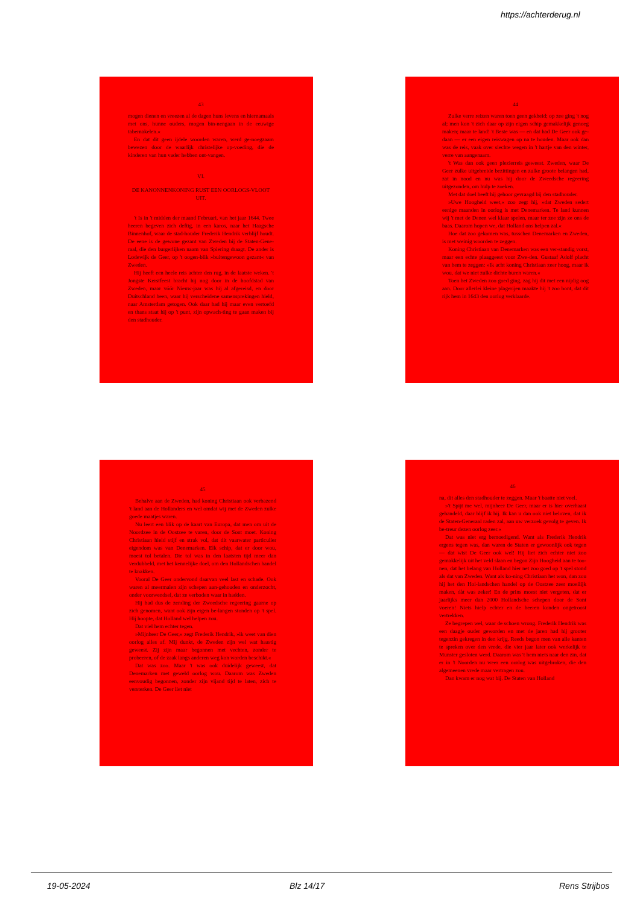https://achterderug.nl
43
mogen dienen en vreezen al de dagen huns levens en hiernamaals met ons, hunne ouders, mogen bin-nengaan in de eeuwige tabernakelen.«
En dat dit geen ijdele woorden waren, werd ge-noegzaam bewezen door de waarlijk christelijke op-voeding, die de kinderen van hun vader hebben ont-vangen.
VI.
DE KANONNENKONING RUST EEN OORLOGS-VLOOT UIT.
't Is in 't midden der maand Februari, van het jaar 1644. Twee heeren begeven zich deftig, in een karos, naar het Haagsche Binnenhof, waar de stad-houder Frederik Hendrik verblijf houdt. De eene is de gewone gezant van Zweden bij de Staten-Gene-raal, die den burgerlijken naam van Spiering draagt. De ander is Lodewijk de Geer, op 't oogen-blik »buitengewoon gezant« van Zweden.
Hij heeft een heele reis achter den rug, in de laatste weken. 't Jongste Kerstfeest bracht hij nog door in de hoofdstad van Zweden, maar vóór Nieuw-jaar was hij al afgereisd, en door Duitschland heen, waar hij verscheidene samensprekingen hield, naar Amsterdam getogen. Ook daar had hij maar even vertoefd en thans staat hij op 't punt, zijn opwach-ting te gaan maken bij den stadhouder.
44
Zulke verre reizen waren toen geen gekheid; op zee ging 't nog al; men kon 't zich daar op zijn eigen schip gemakkelijk genoeg maken; maar te land! 't Beste was — en dat had De Geer ook ge-daan — er een eigen reiswagen op na te houden. Maar ook dan was de reis, vaak over slechte wegen in 't hartje van den winter, verre van aangenaam.
't Was dan ook geen plezierreis geweest. Zweden, waar De Geer zulke uitgebreide bezittingen en zulke groote belangen had, zat in nood en nu was hij door de Zweedsche regeering uitgezonden, om hulp te zoeken.
Met dat doel heeft hij gehoor gevraagd bij den stadhouder.
»Uwe Hoogheid weet,« zoo zegt hij, »dat Zweden sedert eenige maanden in oorlog is met Denemarken. Te land kunnen wij 't met de Denen wel klaar spelen, maar ter zee zijn ze ons de baas. Daarom hopen we, dat Holland ons helpen zal.«
Hoe dat zoo gekomen was, tusschen Denemarken en Zweden, is met weinig woorden te zeggen.
Koning Christiaan van Denemarken was een ver-standig vorst, maar een echte plaaggeest voor Zwe-den. Gustaaf Adolf placht van hem te zeggen: »Ik acht koning Christiaan zeer hoog, maar ik wou, dat we niet zulke dichte buren waren.«
Toen het Zweden zoo goed ging, zag hij dit met een nijdig oog aan. Door allerlei kleine plagerijen maakte hij 't zoo bont, dat dit rijk hem in 1643 den oorlog verklaarde.
45
Behalve aan de Zweden, had koning Christiaan ook verbazend 't land aan de Hollanders en wel omdat wij met de Zweden zulke goede maatjes waren.
Nu leert een blik op de kaart van Europa, dat men om uit de Noordzee in de Oostzee te varen, door de Sont moet. Koning Christiaan hield stijf en strak vol, dat dit vaarwater particulier eigendom was van Denemarken. Elk schip, dat er door wou, moest tol betalen. Die tol was in den laatsten tijd meer dan verdubbeld, met het kennelijke doel, om den Hollandschen handel te knakken.
Vooral De Geer ondervond daarvan veel last en schade. Ook waren al meermalen zijn schepen aan-gehouden en onderzocht, onder voorwendsel, dat ze verboden waar in hadden.
Hij had dus de zending der Zweedsche regeering gaarne op zich genomen, want ook zijn eigen be-langen stonden op 't spel. Hij hoopte, dat Holland wel helpen zou.
Dat viel hem echter tegen.
»Mijnheer De Geer,« zegt Frederik Hendrik, »ik weet van dien oorlog alles af. Mij dunkt, de Zweden zijn wel wat haastig geweest. Zij zijn maar begonnen met vechten, zonder te probeeren, of de zaak langs anderen weg kon worden beschikt.«
Dat was zoo. Maar 't was ook duidelijk geweest, dat Denemarken met geweld oorlog wou. Daarom was Zweden eenvoudig begonnen, zonder zijn vijand tijd te laten, zich te versterken. De Geer liet niet
46
na, dit alles den stadhouder te zeggen. Maar 't baatte niet veel.
»'t Spijt me wel, mijnheer De Geer, maar er is hier overhaast gehandeld, daar blijf ik bij. Ik kan u dan ook niet beloven, dat ik de Staten-Generaal raden zal, aan uw verzoek gevolg te geven. Ik be-treur dezen oorlog zeer.«
Dat was niet erg bemoedigend. Want als Frederik Hendrik ergens tegen was, dan waren de Staten er gewoonlijk ook tegen — dat wist De Geer ook wel! Hij liet zich echter niet zoo gemakkelijk uit het veld slaan en begon Zijn Hoogheid aan te too-nen, dat het belang van Holland hier net zoo goed op 't spel stond als dat van Zweden. Want als ko-ning Christiaan het won, dan zou hij het den Hol-landschen handel op de Oostzee zeer moeilijk maken, dàt was zeker! En de prins moest niet vergeten, dat er jaarlijks meer dan 2000 Hollandsche schepen door de Sont voeren! Niets hielp echter en de heeren konden ongetroost vertrekken.
Ze begrepen wel, waar de schoen wrong. Frederik Hendrik was een daagje ouder geworden en met de jaren had hij grooter tegenzin gekregen in den krijg. Reeds begon men van alle kanten te spreken over den vrede, die vier jaar later ook werkelijk te Munster gesloten werd. Daarom was 't hem niets naar den zin, dat er in 't Noorden nu weer een oorlog was uitgebroken, die den algemeenen vrede maar vertragen zou.
Dan kwam er nog wat bij. De Staten van Holland
19-05-2024 Blz 14/17 Rens Strijbos